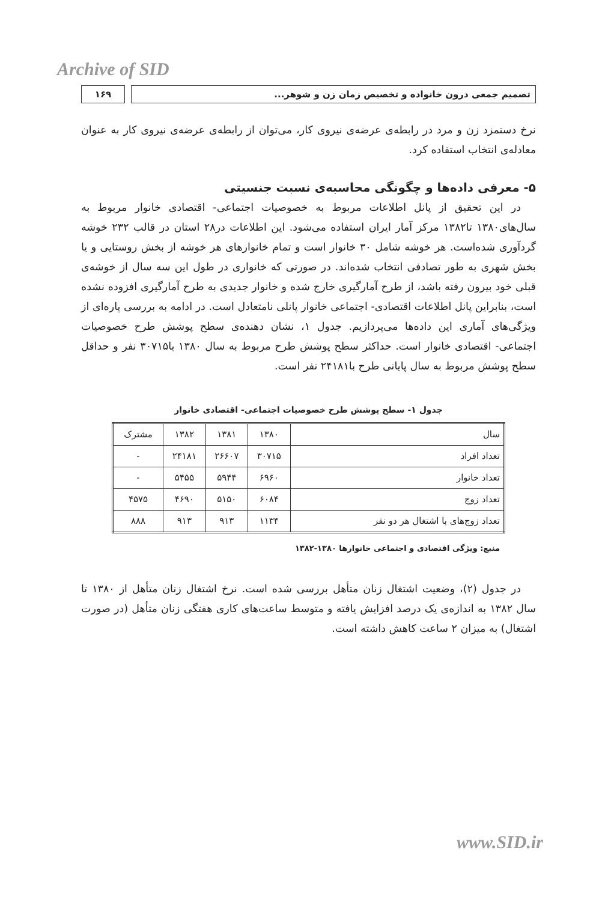Archive of SID
تصمیم جمعی درون خانواده و تخصیص زمان زن و شوهر...
۱۶۹
نرخ دستمزد زن و مرد در رابطه‌ی عرضه‌ی نیروی کار، می‌توان از رابطه‌ی عرضه‌ی نیروی کار به عنوان معادله‌ی انتخاب استفاده کرد.
۵- معرفی داده‌ها و چگونگی محاسبه‌ی نسبت جنسیتی
در این تحقیق از پانل اطلاعات مربوط به خصوصیات اجتماعی- اقتصادی خانوار مربوط به سال‌های۱۳۸۰ تا۱۳۸۲ مرکز آمار ایران استفاده می‌شود. این اطلاعات در۲۸ استان در قالب ۲۳۲ خوشه گردآوری شده‌است. هر خوشه شامل ۳۰ خانوار است و تمام خانوارهای هر خوشه از بخش روستایی و یا بخش شهری به طور تصادفی انتخاب شده‌اند. در صورتی که خانواری در طول این سه سال از خوشه‌ی قبلی خود بیرون رفته باشد، از طرح آمارگیری خارج شده و خانوار جدیدی به طرح آمارگیری افزوده نشده است، بنابراین پانل اطلاعات اقتصادی- اجتماعی خانوار پانلی نامتعادل است. در ادامه به بررسی پاره‌ای از ویژگی‌های آماری این داده‌ها می‌پردازیم. جدول ۱، نشان دهنده‌ی سطح پوشش طرح خصوصیات اجتماعی- اقتصادی خانوار است. حداکثر سطح پوشش طرح مربوط به سال ۱۳۸۰ با۳۰۷۱۵ نفر و حداقل سطح پوشش مربوط به سال پایانی طرح با۲۴۱۸۱ نفر است.
جدول ۱- سطح پوشش طرح خصوصیات اجتماعی- اقتصادی خانوار
| سال | ۱۳۸۰ | ۱۳۸۱ | ۱۳۸۲ | مشترک |
| --- | --- | --- | --- | --- |
| تعداد افراد | ۳۰۷۱۵ | ۲۶۶۰۷ | ۲۴۱۸۱ | - |
| تعداد خانوار | ۶۹۶۰ | ۵۹۴۴ | ۵۴۵۵ | - |
| تعداد زوج | ۶۰۸۴ | ۵۱۵۰ | ۴۶۹۰ | ۴۵۷۵ |
| تعداد زوج‌های با اشتغال هر دو نفر | ۱۱۳۴ | ۹۱۳ | ۹۱۳ | ۸۸۸ |
منبع: ویژگی اقتصادی و اجتماعی خانوارها ۱۳۸۰-۱۳۸۲
در جدول (۲)، وضعیت اشتغال زنان متأهل بررسی شده است. نرخ اشتغال زنان متأهل از ۱۳۸۰ تا سال ۱۳۸۲ به اندازه‌ی یک درصد افزایش یافته و متوسط ساعت‌های کاری هفتگی زنان متأهل (در صورت اشتغال) به میزان ۲ ساعت کاهش داشته است.
www.SID.ir